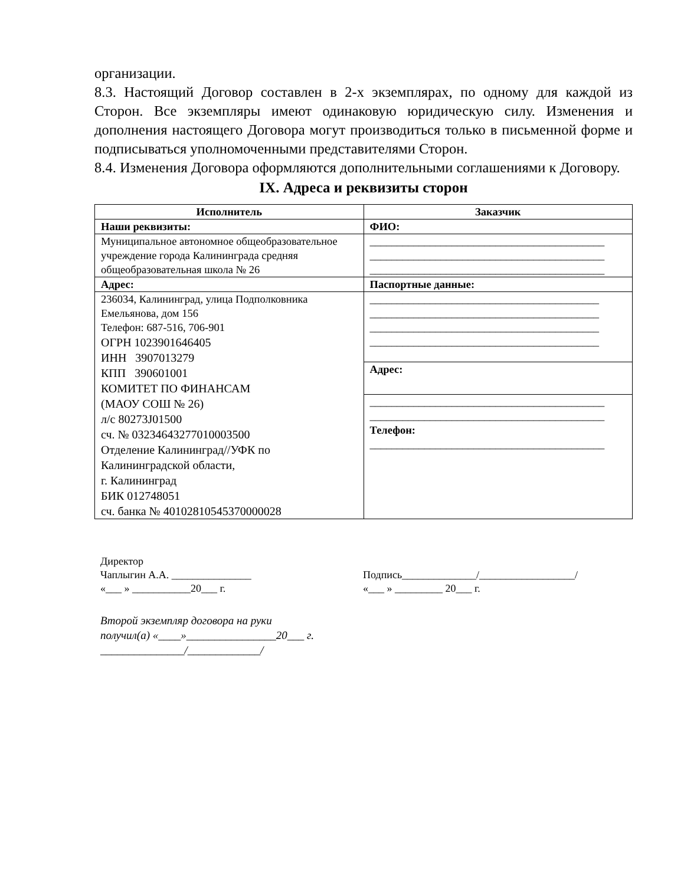организации.
8.3. Настоящий Договор составлен в 2-х экземплярах, по одному для каждой из Сторон. Все экземпляры имеют одинаковую юридическую силу. Изменения и дополнения настоящего Договора могут производиться только в письменной форме и подписываться уполномоченными представителями Сторон.
8.4. Изменения Договора оформляются дополнительными соглашениями к Договору.
IX. Адреса и реквизиты сторон
| Исполнитель | Заказчик |
| --- | --- |
| Наши реквизиты: | ФИО: |
| Муниципальное автономное общеобразовательное учреждение города Калининграда средняя общеобразовательная школа № 26 | ___________________________________________ ___________________________________________ ___________________________________________ |
| Адрес: | Паспортные данные: |
| 236034, Калининград, улица Подполковника Емельянова, дом 156 Телефон: 687-516, 706-901 ОГРН 1023901646405 ИНН 3907013279 КПП 390601001 КОМИТЕТ ПО ФИНАНСАМ (МАОУ СОШ № 26) л/с 80273J01500 сч. № 03234643277010003500 Отделение Калининград//УФК по Калининградской области, г. Калининград БИК 012748051 сч. банка № 40102810545370000028 | __________________________________________ __________________________________________ __________________________________________ __________________________________________ |
| | Адрес: |
| | ___________________________________________ ___________________________________________ Телефон: ___________________________________________ |
Директор
Чаплыгин А.А. _______________
«___ » ___________20___ г.
Подпись______________/__________________/
«___ » _________ 20___ г.
Второй экземпляр договора на руки
получил(а) «____»________________20___ г.
_______________/_____________/